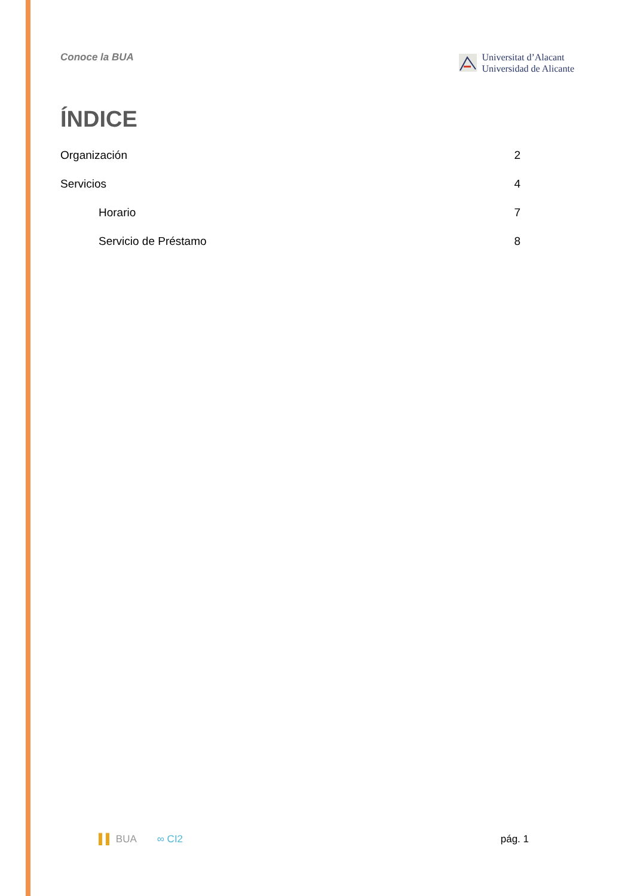Conoce la BUA
Universitat d’Alacant
Universidad de Alicante
ÍNDICE
Organización 2
Servicios 4
Horario 7
Servicio de Préstamo 8
▌▌ BUA ∞ CI2 pág. 1